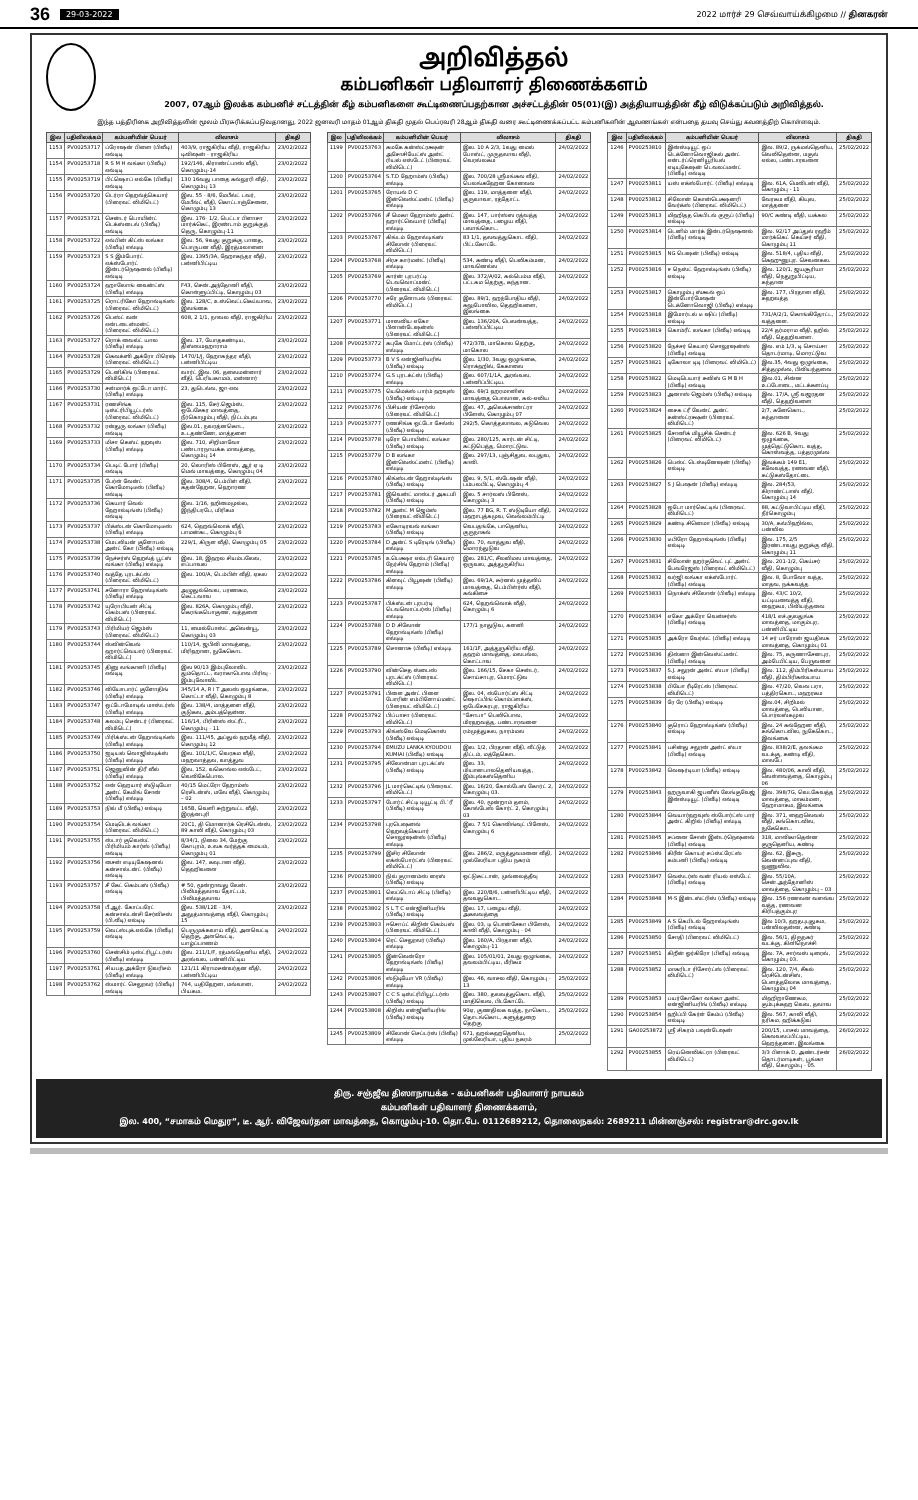36 29-03-2022 2022 மார்ச் 29 செவ்வாய்க்கிழமை // தினகரன்
அறிவித்தல்
கம்பனிகள் பதிவாளர் திணைக்களம்
2007, 07ஆம் இலக்க கம்பனிச் சட்டத்தின் கீழ் கம்பனிகளை கூட்டிணைப்பதற்கான அச்சட்டத்தின் 05(01)(இ) அத்தியாயத்தின் கீழ் விடுக்கப்படும் அறிவித்தல்.
இந்த பத்திரிகை அறிவித்தலின் மூலம் பிரசுரிக்கப்படுவதானது, 2022 ஜனவரி மாதம் 01ஆம் திகதி முதல் பெப்ரவரி 28ஆம் திகதி வரை கூட்டிணைக்கப்பட்ட கம்பனிகளின் ஆவணங்கள் என்பதை தயவு செய்து கவனத்திற் கொள்ளவும்.
| இல | பதிவிலக்கம் | கம்பனியின் பெயர் | விலாசம் | திகதி |
| --- | --- | --- | --- | --- |
| 1153 | PV00253717 | ப்ரோஷன் பிளை (பிவீடி) எல்டிடி | 403/9, ராஜகிரிய வீதி, ராஜகிரிய டிவிஷன் - ராஜகிரிய | 23/02/2022 |
| 1154 | PV00253718 | R S M H லங்கா (பிவீடி) எல்டிடி | 192/146, கிராண்ட்பாஸ் வீதி, கொழும்பு-14 | 23/02/2022 |
| 1155 | PV00253719 | பிட்ஷொப் எல்கே (பிவீடி) எல்டிடி | 130 16வது பாதை கல்லூரி வீதி, கொழும்பு 13 | 23/02/2022 |
| 1156 | PV00253720 | டெர்ரா ஹெல்த்கெயார் (பிரைவட் லிமிடெட்) | இல. 55 - 8/6, மேபீல்ட் டவர், மேபீல்ட் வீதி, கொட்டாஞ்சேனை, கொழும்பு 13 | 23/02/2022 |
| 1157 | PV00253721 | சென்டர் பொயின்ட் டெக்ஸ்டைல் (பிவீடி) எல்டிடி | இல. 176- 1/2, பெட்டா பிளாசா மார்க்கெட், இரண்டாம் குறுக்குத் தெரு, கொழும்பு-11 | 23/02/2022 |
| 1158 | PV00253722 | எல்பின் கிட்ஸ் லங்கா (பிவீடி) எல்டிடி | இல. 56, 9வது குறுக்கு பாதை, பொருபன வீதி, இரத்மலானை | 23/02/2022 |
| 1159 | PV00253723 | S S இம்போர்ட் எக்ஸ்போர்ட் இன்டர்நெஷனல் (பிவீடி) எல்டிடி | இல. 1395/3A, ஹோகந்தர வீதி, பன்னிபிட்டிய | 23/02/2022 |
| 1160 | PV00253724 | ஹாலோங் வைன்ட்ஸ் (பிவீடி) எல்டிடி | F43, சென்.அந்தோனி வீதி, கொள்ளுப்பிட்டி, கொழும்பு 03 | 23/02/2022 |
| 1161 | PV00253725 | ரொட்ரிகோ ஹோல்டிங்ஸ் (பிரைவட் லிமிடெட்) | இல. 128/C, உஸ்வெட்டகெய்யாவ, இலங்கை | 23/02/2022 |
| 1162 | PV00253726 | பெஸ்ட் வன் என்டடைன்மன்ட் (பிரைவட் லிமிடெட்) | 608, 2 1/1, நாவல வீதி, ராஜகிரிய | 23/02/2022 |
| 1163 | PV00253727 | ரொக் வைல்ட் யால (பிவீடி) எல்டிடி | இல. 17, யோதகண்டிய, திஸ்ஸமஹாராம | 23/02/2022 |
| 1164 | PV00253728 | கெலக்ஸி அக்ரோ பிரெஷ் (பிரைவட் லிமிடெட்) | 1470/1/J, ஹோகந்தர வீதி, பன்னிபிட்டிய | 23/02/2022 |
| 1165 | PV00253729 | டெனிகிங் (பிரைவட் லிமிடெட்) | வார்ட் இல. 06, தலைமன்னார் வீதி, பெரியகாமம், மன்னார் | 23/02/2022 |
| 1166 | PV00253730 | சன்மார்க் ஒட்டோ மார்ட் (பிவீடி) எல்டிடி | 23, துடெல்ல, ஜா-எல | 23/02/2022 |
| 1167 | PV00253731 | ரணசிங்க டிஸ்ட்ரிபியூட்டர்ஸ் (பிரைவட் லிமிடெட்) | இல. 115, சேர்.ஜெம்ஸ், ஒபேசேகர மாவத்தை, நீர்கொழும்பு வீதி, நிட்டம்புவ | 23/02/2022 |
| 1168 | PV00253732 | ரன்துரு லங்கா (பிவீடி) எல்டிடி | இல.01, நவரத்னகொட, உடதண்ணே, மாத்தளை | 23/02/2022 |
| 1169 | PV00253733 | மிசா கெஸ்ட் ஹவுஸ் (பிவீடி) எல்டிடி | இல. 710, சிறிமாவோ பண்டாரநாயக்க மாவத்தை, கொழும்பு 14 | 23/02/2022 |
| 1170 | PV00253734 | பெடிட் போர் (பிவீடி) எல்டிடி | 20, லொரிஸ் பிளேஸ், ஆர் ஏ டி மெல் மாவத்தை, கொழும்பு 04 | 23/02/2022 |
| 1171 | PV00253735 | பேர்ள் லேன்ட் கொமோடிடீஸ் (பிவீடி) எல்டிடி | இல. 308/4, டெம்பிள் வீதி, கதன்ஹேன, ஹொரண | 23/02/2022 |
| 1172 | PV00253736 | கெயார் வெல் ஹோல்டிங்ஸ் (பிவீடி) எல்டிடி | இல. 1/16, ஹிமைமுல்ல, இந்திபரபே, மிரிகம | 23/02/2022 |
| 1173 | PV00253737 | பிக்ஸ்டன் கொமோடிடீஸ் (பிவீடி) எல்டிடி | 624, ஹெவ்லொக் வீதி, பாமன்கட, கொழும்பு 6 | 23/02/2022 |
| 1174 | PV00253738 | மெடலியன் குளோபல் அன்ட் கோ (பிவீடி) எல்டிடி | 229/1, கிருள வீதி, கொழும்பு 05 | 23/02/2022 |
| 1175 | PV00253739 | நேச்சர்ஸ் ஹெல்த் பூட்ஸ் லங்கா (பிவீடி) எல்டிடி | இல. 18, இஹல சியம்பலேவ, எப்பாவல | 23/02/2022 |
| 1176 | PV00253740 | வத்தே புரடக்ட்ஸ் (பிரைவட் லிமிடெட்) | இல. 100/A, டெம்பிள் வீதி, ஏகல | 23/02/2022 |
| 1177 | PV00253741 | சனோரா ஹோல்டிங்ஸ் (பிவீடி) எல்டிடி | அழுதுல்வெவ, பரணகம, கெட்டலாவ | 23/02/2022 |
| 1178 | PV00253742 | யுரோபியன் சிட்டி கெம்பஸ் (பிரைவட் லிமிடெட்) | இல. 826A, கொழும்பு வீதி, கெரங்கபொகுண, வத்தளை | 23/02/2022 |
| 1179 | PV00253743 | பிரிமியர் ஜெம்ஸ் (பிரைவட் லிமிடெட்) | 11, மைல்போஸ்ட் அவென்யூ, கொழும்பு 03 | 23/02/2022 |
| 1180 | PV00253744 | ஸ்வின்வெல் ஹார்ட்வெயார் (பிரைவட் லிமிடெட்) | 110/14, ஜபிலி மாவத்தை, மிரிஹான, நுகேகொட | 23/02/2022 |
| 1181 | PV00253745 | தினு லங்கானி (பிவீடி) எல்டிடி | இல 90/13 இம்புலோவிட தும்தொட்ட, வராகாபொல பிரிவு - இம்புலோவிட | 23/02/2022 |
| 1182 | PV00253746 | லியோபார்ட் குளோதிங் (பிவீடி) எல்டிடி | 345/14 A, R I T அலஸ் ஒழுங்கை, கொட்டா வீதி, கொழும்பு 8 | 23/02/2022 |
| 1183 | PV00253747 | ஒட்டோமோடிவ் மாஸ்டர்ஸ் (பிவீடி) எல்டிடி | இல. 138/4, மாத்தளை வீதி, குடுகல, அம்பத்தென்ன. | 23/02/2022 |
| 1184 | PV00253748 | கலம்பு சென்டர் (பிரைவட் லிமிடெட்) | 116/14, பிரின்ஸ் ஸ்ட்ரீட், கொழும்பு - 11 | 23/02/2022 |
| 1185 | PV00253749 | பிரிக்ஸ்டன் ஹோல்டிங்ஸ் (பிவீடி) எல்டிடி | இல. 111/45, அப்துல் ஹமீத் வீதி, கொழும்பு 12 | 23/02/2022 |
| 1186 | PV00253750 | ஐடியல் லொஜிஸ்டிக்ஸ் (பிவீடி) எல்டிடி | இல. 101/1/C, வெரகம வீதி, மஹவாத்தவ, வாத்துவ | 23/02/2022 |
| 1187 | PV00253751 | ஜெனுவின் திரீ வீல் (பிவீடி) எல்டிடி | இல. 152, வகொல்ல எஸ்டேட், வெலிகேபொல. | 23/02/2022 |
| 1188 | PV00253752 | என் ஹெயார் ஸ்டுடியோ அன்ட் கேமிங் சோன் (பிவீடி) எல்டிடி | 40/15 மெட்ரோ ஹோம்ஸ் ரெசிடன்ஸ், மலே வீதி, கொழும்பு – 02 | 23/02/2022 |
| 1189 | PV00253753 | நிவ் மீ (பிவீடி) எல்டிடி | 165B, வெளி சுற்றுவட்ட வீதி, இரத்னபுரி | 23/02/2022 |
| 1190 | PV00253754 | மெடிடெக் லங்கா (பிரைவட் லிமிடெட்) | 20C1, தி மொனார்க் ரெசிடென்ஸ், 89 காலி வீதி, கொழும்பு 03 | 23/02/2022 |
| 1191 | PV00253755 | ஸ்டார் குவெஸ்ட் பிரிமியம் கார்ஸ் (பிவீடி) எல்டிடி | 8/34/1, நிலை 34, மேற்கு கோபுரம், உலக வர்த்தக மையம், கொழும்பு 01 | 23/02/2022 |
| 1192 | PV00253756 | சைன் எடியுகேஷனல் கன்சால்டன்ட் (பிவீடி) எல்டிடி | இல. 147, கவுடான வீதி, தெஹிவளை | 23/02/2022 |
| 1193 | PV00253757 | சீ கேட் கெம்பஸ் (பிவீடி) எல்டிடி | # 50, மூன்றாவது லேன். பிலிமத்தலாவ தோட்டம், பிலிமத்தலாவ | 23/02/2022 |
| 1194 | PV00253758 | பீ.ஆர். கோப்பரேட் கன்சால்டன்சி சேர்விசஸ் (பி.வீடி) எல்டிடி | இல. 538/12E - 3/4, அலுத்மாவத்தை வீதி, கொழும்பு 15 | 23/02/2022 |
| 1195 | PV00253759 | வெட்ஸ்புக்.எல்கே (பிவீடி) எல்டிடி | பெருமுக்கவாய் வீதி, அளவெட்டி தெற்கு, அளவெட்டி, யாழ்ப்பாணம் | 24/02/2022 |
| 1196 | PV00253760 | சென்சிம் டிஸ்ட்ரிபூட்டர்ஸ் (பிவீடி) எல்டிடி | இல. 211/1/F, ரத்மல்தெனிய வீதி, அரவ்வல, பன்னிபிட்டிய | 24/02/2022 |
| 1197 | PV00253761 | சியபத அக்ரோ டுவரிசம் (பிவீடி) எல்டிடி | 121/11 கிராமசன்வர்தன வீதி, பன்னிபிட்டிய | 24/02/2022 |
| 1198 | PV00253762 | ஸ்மார்ட் செலூலர் (பிவீடி) எல்டிடி | 764, யதிஹேன, மல்வான, பியகம. | 24/02/2022 |
| இல | பதிவிலக்கம் | கம்பனியின் பெயர் | விலாசம் | திகதி |
| --- | --- | --- | --- | --- |
| 1199 | PV00253763 | கமகே கன்ஸ்ட்ரக்ஷன் அசோசியேட்ஸ் அன்ட் ரியல் எஸ்டேட் (பிரைவட் லிமிடெட்) | இல. 10 A 2/3, 1வது மைல் போஸ்ட், முருதலாவ வீதி, வெரல்லகம | 24/02/2022 |
| 1200 | PV00253764 | S.T.D ஹோம்ஸ் (பிவீடி) எல்டிடி | இல. 700/28 ஸ்ரீமங்கல வீதி, பெலங்கஹேன கோனவல | 24/02/2022 |
| 1201 | PV00253765 | ரோயல் D C இன்வெஸ்ட்மன்ட் (பிவீடி) எல்டிடி | இல. 119, மாத்தளை வீதி, குருவாவா, ரத்தோட்ட | 24/02/2022 |
| 1202 | PV00253766 | சீ மெகா ஹோம்ஸ் அன்ட் ஹார்ட்வெயார் (பிவீடி) எல்டிடி | இல. 147, பார்ஸ்ஸ ரத்வத்த மாவத்தை, பழைய வீதி, பலாங்கொட. | 24/02/2022 |
| 1203 | PV00253767 | கிங்டம் ஹோல்டிங்ஸ் சிலோன் (பிரைவட் லிமிடெட்) | 83 1/1, தலவத்துகொட வீதி, பிட்டகோட்டே | 24/02/2022 |
| 1204 | PV00253768 | சிரச கார்மன்ட் (பிவீடி) எல்டிடி | 534, கண்டி வீதி, பெலிகம்மன, மாவனெல்ல | 24/02/2022 |
| 1205 | PV00253769 | கார்ன் புரபர்ட்டி டெவலொப்மன்ட் (பிரைவட் லிமிடெட்) | இல. 372/A/02, கல்பெம்ம வீதி, பட்டகம தெற்கு, கந்தான. | 24/02/2022 |
| 1206 | PV00253770 | சரே குளோபல் (பிரைவட் லிமிடெட்) | இல. 89/1, ஹந்போதிய வீதி, கலுபோவில, தெஹிவளை, இலங்கை | 24/02/2022 |
| 1207 | PV00253771 | மாஸலிய எகோ பிளான்டேஷன்ஸ் (பிரைவட் லிமிடெட்) | இல. 136/20A, பெலன்வத்த, பன்னிப்பிட்டிய | 24/02/2022 |
| 1208 | PV00253772 | கபுகே மோட்டர்ஸ் (பிவீடி) எல்டிடி | 472/37B, மாகொல தெற்கு, மாகொல | 24/02/2022 |
| 1209 | PV00253773 | B V S என்ஜினியரிங் (பிவீடி) எல்டிடி | இல. 1/30, 3வது ஒழுங்கை, ரொக்ஹில், கேகாலை | 24/02/2022 |
| 1210 | PV00253774 | G.S புரடக்ட்ஸ் (பிவீடி) எல்டிடி | இல. 607/1/1A, அரவ்வல, பன்னிப்பிட்டிய. | 24/02/2022 |
| 1211 | PV00253775 | யெமெக்ஸ் பார்ம் ஹவுஸ் (பிவீடி) எல்டிடி | இல. 69/1 ஹரமானிஸ் மாவத்தை பொலான, கல்-எலிய | 24/02/2022 |
| 1212 | PV00253776 | பிசியன் ரிசோர்ஸ் (பிரைவட் லிமிடெட்) | இல. 47, அலெக்சாண்ட்ரா பிளேஸ், கொழும்பு 07 | 24/02/2022 |
| 1213 | PV00253777 | ரணசிங்க ஒட்டோ சேல்ஸ் (பிவீடி) எல்டிடி | 292/5, கொத்தலாவல, கடுவெல | 24/02/2022 |
| 1214 | PV00253778 | டிரோ பொயின்ட் லங்கா (பிவீடி) எல்டிடி | இல. 280/125, கார்டன் சிட்டி, கட்டுபெத்த, மொரட்டுவ. | 24/02/2022 |
| 1215 | PV00253779 | D B லங்கா இன்வெஸ்ட்மன்ட் (பிவீடி) எல்டிடி | இல. 297/13, புஞ்சிதுவ, லபுதுவ, காலி. | 24/02/2022 |
| 1216 | PV00253780 | கிங்ஸ்டன் ஹோல்டிங்ஸ் (பிவீடி) எல்டிடி | இல. 9, 5/1, ஸ்டேஷன் வீதி, பம்பலபிட்டி, கொழும்பு 4 | 24/02/2022 |
| 1217 | PV00253781 | இவென்ட் மாஸ்டர் அகடமி (பிவீடி) எல்டிடி | இல. 5 சார்லஸ் பிளேஸ், கொழும்பு 3 | 24/02/2022 |
| 1218 | PV00253782 | M அன்ட் M ஜெம்ஸ் (பிரைவட் லிமிடெட்) | இல. 77 BG, R. T. ஸ்டுடியோ வீதி, மஹாபுத்கமுவ, வெல்லம்பிட்டி | 24/02/2022 |
| 1219 | PV00253783 | எகோடிரவல் லங்கா (பிவீடி) எல்டிடி | வெபதங்கே, பாதெனிய, குருநாகல் | 24/02/2022 |
| 1220 | PV00253784 | D அன்ட் S டிரேடிங் (பிவீடி) எல்டிடி | இல. 70, வாத்துவ வீதி, மொரந்துடுவ | 24/02/2022 |
| 1221 | PV00253785 | உபெக்ஷா எல்டரி கெயார் நேர்சிங் ஹோம் (பிவீடி) எல்டிடி | இல. 281/C, சீலவிமல மாவத்தை, ஒருவல, அத்துருகிரிய | 24/02/2022 |
| 1222 | PV00253786 | கிளவுட் பியூஷன் (பிவீடி) எல்டிடி | இல. 69/1A, சுர்னல் முத்தலிப் மாவத்தை, டெம்பிள்ர்ஸ் வீதி, கல்கிசை | 24/02/2022 |
| 1223 | PV00253787 | பிக்ஸ்டன் புரபர்டி டெவலொப்பர்ஸ் (பிவீடி) எல்டிடி | 624, ஹெவ்லொக் வீதி, கொழும்பு 6 | 24/02/2022 |
| 1224 | PV00253788 | D D சிலோன் ஹோல்டிங்ஸ் (பிவீடி) எல்டிடி | 177/1 நாதுடுவ, களனி | 24/02/2022 |
| 1225 | PV00253789 | சொனாசு (பிவீடி) எல்டிடி | 161/1F, அத்துருகிரிய வீதி, தஹம் மாவத்தை, மலபல்ல, கொட்டாவ | 24/02/2022 |
| 1226 | PV00253790 | வின்செத ஸ்பைஸ் புரடக்ட்ஸ் (பிரைவட் லிமிடெட்) | இல. 166/15, சேகா சென்டர், சொய்சாபுர, மொரட்டுவ | 24/02/2022 |
| 1227 | PV00253791 | பிளை அன்ட் பிளை போரின் எம்பிளோய்மன்ட் (பிரைவட் லிமிடெட்) | இல. 04, ஸ்போர்ட்ஸ் சிட்டி ஷொப்பிங் கொம்ப்ளக்ஸ், ஒபேசேகரபுர, ராஜகிரிய | 24/02/2022 |
| 1228 | PV00253792 | பிப்பாசா (பிரைவட் லிமிடெட்) | “சோபா” பெலிபொல, மிரஹவத்த, பண்டாரவளை | 24/02/2022 |
| 1229 | PV00253793 | கிங்ஸ்வே மெடிகொஸ் (பிவீடி) எல்டிடி | ரம்முத்துகல, நாரம்மல | 24/02/2022 |
| 1230 | PV00253794 | EMUZU LANKA KYOUDOU KUMIAI (பிவீடி) எல்டிடி | இல. 1/2, பிரதான வீதி, வீட்டுத் திட்டம், மத்தேகொட | 24/02/2022 |
| 1231 | PV00253795 | சிலோன்மா புரடக்ட்ஸ் (பிவீடி) எல்டிடி | இல. 33, மியானபாலதெனியவத்த, இம்புல்கஸ்தெனிய | 24/02/2022 |
| 1232 | PV00253796 | JL மார்கெட்டிங் (பிரைவட் லிமிடெட்) | இல. 16/20, கோல்பேஸ் கோர்ட் 2, கொழும்பு 03. | 24/02/2022 |
| 1233 | PV00253797 | போர்ட் சிட்டி டியூட்டி பி.்ரீ (பிவீடி) எல்டிடி | இல. 40, மூன்றாம் தளம், கோல்பேஸ் கோர்ட் 2, கொழும்பு 03 | 24/02/2022 |
| 1234 | PV00253798 | புரபெஷனல் ஹெலத்கெயார் சொலூஷன்ஸ் (பிவீடி) எல்டிடி | இல. 7 5/1 கொலிங்வுட் பிளேஸ், கொழும்பு 6 | 24/02/2022 |
| 1235 | PV00253799 | இசிர சிலோன் எக்ஸ்போர்ட்ஸ் (பிரைவட் லிமிடெட்) | இல. 286/2, மருத்துவமனை வீதி, முல்லேரியா புதிய நகரம் | 24/02/2022 |
| 1236 | PV00253800 | நிவ் குரானம்ஸ் ரைஸ் (பிவீடி) எல்டிடி | ஒட்டுசுட்டான், முல்லைத்தீவு | 24/02/2022 |
| 1237 | PV00253801 | லெப்டொப் சிட்டி (பிவீடி) எல்டிடி | இல. 220/B/6, பன்னிபிட்டிய வீதி, தலவதுகொட. | 24/02/2022 |
| 1238 | PV00253802 | S L T C என்ஜினியரிங் (பிவீடி) எல்டிடி | இல. 17, பழைய வீதி, அகலவத்தை | 24/02/2022 |
| 1239 | PV00253803 | ஈசொப்ட் கிறின் கெம்பஸ் (பிரைவட் லிமிடெட்) | இல. 03, டி பொன்சேகா பிளேஸ், காலி வீதி, கொழும்பு - 04 | 24/02/2022 |
| 1240 | PV00253804 | ரெட் செலூலர் (பிவீடி) எல்டிடி | இல. 160/A, பிரதான வீதி, கொழும்பு-11 | 24/02/2022 |
| 1241 | PV00253805 | இன்வென்ரோ ஹோல்டிங்ஸ் (பிவீடி) எல்டிடி | இல. 105/01/01, 2வது ஒழுங்கை, தவலம்பிட்டிய, மீரிகம | 24/02/2022 |
| 1242 | PV00253806 | ஸ்டுடியோ VR (பிவீடி) எல்டிடி | இல. 46, வாசல வீதி, கொழும்பு - 13 | 25/02/2022 |
| 1243 | PV00253807 | C C S டிஸ்ட்ரிபியூட்டர்ஸ் (பிவீடி) எல்டிடி | இல. 380, தலவத்துகொட வீதி, மாதிவெல, பிடகோட்டே | 25/02/2022 |
| 1244 | PV00253808 | கிறிஸ் என்ஜினியரிங் (பிவீடி) எல்டிடி | 90ஏ, குணதிலக வத்த, நாகொட, தொடங்கொட, களுத்துறை தெற்கு | 25/02/2022 |
| 1245 | PV00253809 | சிலோன் செப்டர்ஸ் (பிவீடி) எல்டிடி | 671, ஹல்கஹதெனிய, முல்லேரியா, புதிய நகரம் | 25/02/2022 |
| இல | பதிவிலக்கம் | கம்பனியின் பெயர் | விலாசம் | திகதி |
| --- | --- | --- | --- | --- |
| 1246 | PV00253810 | இன்ஸ்டியூட் ஒப் டெக்னோலொஜிகல் அன்ட் என்டர்ப்ரெனியூரியல் எடியுகேஷன் டெவலப்மன்ட் (பிவீடி) எல்டிடி | இல. 89/2, ருக்மல்தெனிய, வெலிதென்ன, மகுல் எல்ல, பண்டாரவளை | 25/02/2022 |
| 1247 | PV00253811 | யஸ் எக்ஸ்போர்ட் (பிவீடி) எல்டிடி | இல. 61A, மெலிபன் வீதி, கொழும்பு - 11 | 25/02/2022 |
| 1248 | PV00253812 | சிலோன் கொன்பெக்ஷனரி வேர்க்ஸ் (பிரைவட் லிமிடெட்) | வேரகம வீதி, கியுல, மாத்தளை | 25/02/2022 |
| 1249 | PV00253813 | மிஹிதத கெபிடல் குரூப் (பிவீடி) எல்டிடி | 90/C கண்டி வீதி, யக்கல | 25/02/2022 |
| 1250 | PV00253814 | டெனிம் மார்க் இன்டர்நெஷனல் (பிவீடி) எல்டிடி | இல. 92/17 அப்துல் ரஹீம் மார்க்கெட் கெய்சர் வீதி, கொழும்பு 11 | 25/02/2022 |
| 1251 | PV00253815 | NG பெஷன் (பிவீடி) எல்டிடி | இல. 518/4, புதிய வீதி, கெஹுனுபுர. செவனகல. | 25/02/2022 |
| 1252 | PV00253816 | ஈ நெஸ்ட் ஹோல்டிங்ஸ் (பிவீடி) எல்டிடி | இல. 120/1, ஜயசூரியா வீதி, நெதுறுபிட்டிய, கந்தான | 25/02/2022 |
| 1253 | PV00253817 | கொழும்பு ஸ்கூல் ஒப் இன்போர்மேஷன் டெக்னோலொஜி (பிவீடி) எல்டிடி | இல. 177, பிரதான வீதி, கஹவத்த | 25/02/2022 |
| 1254 | PV00253818 | இமோர்டல் டீ ஷிப் (பிவீடி) எல்டிடி | 731/A/2/1, கொங்கிதோட்ட, வத்தளை. | 25/02/2022 |
| 1255 | PV00253819 | கொம்ரீட் லங்கா (பிவீடி) எல்டிடி | 22/4 தர்மராம வீதி, ஹில் வீதி, தெஹிவளை. | 25/02/2022 |
| 1256 | PV00253820 | நேச்சர் கெயார் சொலூஷன்ஸ் (பிவீடி) எல்டிடி | இல. எம் 1/3, டி சொய்சா தொடர்மாடி, மொரட்டுவ | 25/02/2022 |
| 1257 | PV00253821 | டிகோலா டிடி (பிரைவட் லிமிடெட்) | இல.35, 4வது ஒழுங்கை, சித்தமுல்ல, பிலியந்தலை | 25/02/2022 |
| 1258 | PV00253822 | மெடிபெயார் சுவிஸ் G M B H (பிவீடி) எல்டிடி | இல.01, சின்ன உப்போடை, மட்டக்களப்பு | 25/02/2022 |
| 1259 | PV00253823 | அனாஸ் ஜெம்ஸ் (பிவீடி) எல்டிடி | இல. 17/A, ஸ்ரீ வஜரதன வீதி, தெஹிவளை | 25/02/2022 |
| 1260 | PV00253824 | சைக ட்ரீ வேன்ட் அன்ட் கன்ஸ்ட்ரக்ஷன் (பிரைவட் லிமிடெட்) | 2/7, கனேகொட, கந்தானை | 25/02/2022 |
| 1261 | PV00253825 | சோனிக் மியூசிக் சென்டர் (பிரைவட் லிமிடெட்) | இல. 626 B, 9வது ஒழுங்கை, முத்தெட்டுகொட வத்த, கொஸ்வத்த, பத்தரமுல்ல | 25/02/2022 |
| 1262 | PV00253826 | பெஸ்ட் டெஸ்டினேஷன் (பிவீடி) எல்டிடி | இலக்கம் 149 E1, கலேவத்த, ரணவன வீதி, கட்டுகஸ்தோட்டை | 25/02/2022 |
| 1263 | PV00253827 | S J பெஷன் (பிவீடி) எல்டிடி | இல. 284/53, கிராண்ட்பாஸ் வீதி, கொழும்பு 14 | 25/02/2022 |
| 1264 | PV00253828 | ஒடோ மார்கெட்டிங் (பிரைவட் லிமிடெட்) | 88, கட்டுவாபிட்டிய வீதி, நீர்கொழும்பு | 25/02/2022 |
| 1265 | PV00253829 | கண்டி சினெமா (பிவீடி) எல்டிடி | 30/A, கல்பிஹில்ல, பன்வில | 25/02/2022 |
| 1266 | PV00253830 | டீபிரோ ஹோல்டிங்ஸ் (பிவீடி) எல்டிடி | இல. 175, 2/5 இரண்டாவது குறுக்கு வீதி, கொழும்பு 11 | 25/02/2022 |
| 1267 | PV00253831 | சிலோன் ஹர்குவெட் புட் அன்ட் பேவரேஜஸ் (பிரைவட் லிமிடெட்) | இல. 201-1/2, கெய்சர் வீதி, கொழும்பு | 25/02/2022 |
| 1268 | PV00253832 | வர்ஜி லங்கா எக்ஸ்போர்ட் (பிவீடி) எல்டிடி | இல. 8, போலோ வத்த, மாதவ, நக்கவத்த | 25/02/2022 |
| 1269 | PV00253833 | நொக்ஸ் சிலோன் (பிவீடி) எல்டிடி | இல. 43/C 10/2, யட்டியனவத்த வீதி, ஹைகம, பிலியந்தலை | 25/02/2022 |
| 1270 | PV00253834 | எகோ அக்ரோ வென்சர்ஸ் (பிவீடி) எல்டிடி | 418/1 எச்.குலதுங்க மாவத்தை, மாகும்புர, பன்னிபிட்டிய | 25/02/2022 |
| 1271 | PV00253835 | அக்ரோ வேர்ல்ட் (பிவீடி) எல்டிடி | 14 சர் பாரோன் ஜயதிலக மாவத்தை, கொழும்பு 01 | 25/02/2022 |
| 1272 | PV00253836 | திஸ்னா இன்வெஸ்ட்மன்ட் (பிவீடி) எல்டிடி | இல. 75, கருணாசேனபுர, அம்பேபிட்டிய, பேருவளை | 25/02/2022 |
| 1273 | PV00253837 | S.J. சலூன் அன்ட் ஸ்பா (பிவீடி) எல்டிடி | இல. 112, திம்பிரிகஸ்யாய வீதி, திம்பிரிகஸ்யாய | 25/02/2022 |
| 1274 | PV00253838 | பியோ ரீடிரேட்ஸ் (பிரைவட் லிமிடெட்) | இல. 47/20, வெல பரா, பத்திரகொட, மஹரகம | 25/02/2022 |
| 1275 | PV00253839 | ரே ரே (பிவீடி) எல்டிடி | இல.04, சிறிமல் மாவத்தை, பெலியான, பொரலஸ்கமுவ | 25/02/2022 |
| 1276 | PV00253840 | குரொப் ஹோல்டிங்ஸ் (பிவீடி) எல்டிடி | இல. 24 கல்ஹேன வீதி, கங்கொடவில, நுகேகொட, இலங்கை | 25/02/2022 |
| 1277 | PV00253841 | பசின்து சலூன் அன்ட் ஸ்பா (பிவீடி) எல்டிடி | இல. 838/2/E, தலங்கம வடக்கு, கண்டி வீதி, மாலபே | 25/02/2022 |
| 1278 | PV00253842 | லெஷர்டியா (பிவீடி) எல்டிடி | இல. 480/06, காலி வீதி, வெள்ளவத்தை, கொழும்பு 06 | 25/02/2022 |
| 1279 | PV00253843 | ஹருவாகி ஜபனீஸ் லேங்குவேஜ் இன்ஸ்டியூட் (பிவீடி) எல்டிடி | இல. 398/7G, வெடகேவத்த மாவத்தை, மாகம்மன, ஹோமாகம, இலங்கை | 25/02/2022 |
| 1280 | PV00253844 | வெயார்ஹவுஸ் ஸ்போர்ட்ஸ் பார் அன்ட் கிறில் (பிவீடி) எல்டிடி | இல. 371, ஹைலெவல் வீதி, கங்கொடவில, நுகேகொட. | 25/02/2022 |
| 1281 | PV00253845 | சப்னை சோன் இன்டர்நெஷனல் (பிவீடி) எல்டிடி | 318, மாலிகாதென்ன குருதெனிய, கண்டி | 25/02/2022 |
| 1282 | PV00253846 | கிரீன் கொயர் சப்ஸ்ட்ரேட்ஸ் கம்பனி (பிவீடி) எல்டிடி | இல. 62, இசுரு, வென்னப்புவ வீதி, லுணுவில. | 25/02/2022 |
| 1283 | PV00253847 | வெஸ்டர்ஸ் வன் ரியல் எஸ்டேட் (பிவீடி) எல்டிடி | இல. 55/10A, சென்.அந்தோனிஸ் மாவத்தை, கொழும்பு – 03 | 25/02/2022 |
| 1284 | PV00253848 | M-S இன்டஸ்ட்ரிஸ் (பிவீடி) எல்டிடி | இல. 156 ரணவன வளவ்வ வத்த, ரணவன கிரிபத்கும்புர | 25/02/2022 |
| 1285 | PV00253849 | A S கெபிடல் ஹோல்டிங்ஸ் (பிவீடி) எல்டிடி | இல 10/3, ஹதபுபுதுகம, பன்விலதன்ன, கண்டி | 25/02/2022 |
| 1286 | PV00253850 | சோதி (பிரைவட் லிமிடெட்) | இல. 56/1, திருநகர் வடக்கு, கிளிநொச்சி | 25/02/2022 |
| 1287 | PV00253851 | கிறீன் ஓர்கிரோ (பிவீடி) எல்டிடி | இல. 7A, சார்லஸ் டிரைவ், கொழும்பு 03. | 25/02/2022 |
| 1288 | PV00253852 | மாகரிடா ரிசோர்ட்ஸ் (பிரைவட் லிமிடெட்) | இல. 120, 7/4, சீகல் ரெசிடென்சிஸ், பௌத்தலோக மாவத்தை, கொழும்பு 04 | 25/02/2022 |
| 1289 | PV00253853 | பயர்கோகோ லங்கா அன்ட் என்ஜினியரிங் (பிவீடி) எல்டிடி | மிஹிறாணேகம, கும்புக்கஹ வெவ, தலாவ | 25/02/2022 |
| 1290 | PV00253854 | ஹிப்பி கேர்ள் கேம்ப் (பிவீடி) எல்டிடி | இல. 567, காலி வீதி, நரிகம, ஹிக்கடுவ | 25/02/2022 |
| 1291 | GA00253872 | ஸ்ரீ சிகரம் பவுன்டேஷன் | 200/15, பாசல் மாவத்தை, கெலவலப்பிட்டிய, ஹெந்தளை, இலங்கை | 26/02/2022 |
| 1292 | PV00253855 | ரெய்னெலிக்ட்ரா (பிரைவட் லிமிடெட்) | 3/3 பிளாக் D, அண்டர்சன் தொடர்மாடிகள், பூங்கா வீதி, கொழும்பு - 05. | 26/02/2022 |
திரு. சஞ்ஜீவ திஸாநாயக்க - கம்பனிகள் பதிவாளர் நாயகம்
கம்பனிகள் பதிவாளர் திணைக்களம்,
இல. 400, “சமாகம் மெதுர”, டீ. ஆர். விஜேவர்தன மாவத்தை, கொழும்பு-10. தொ.பே. 0112689212, தொலைநகல்: 2689211 மின்னஞ்சல்: registrar@drc.gov.lk